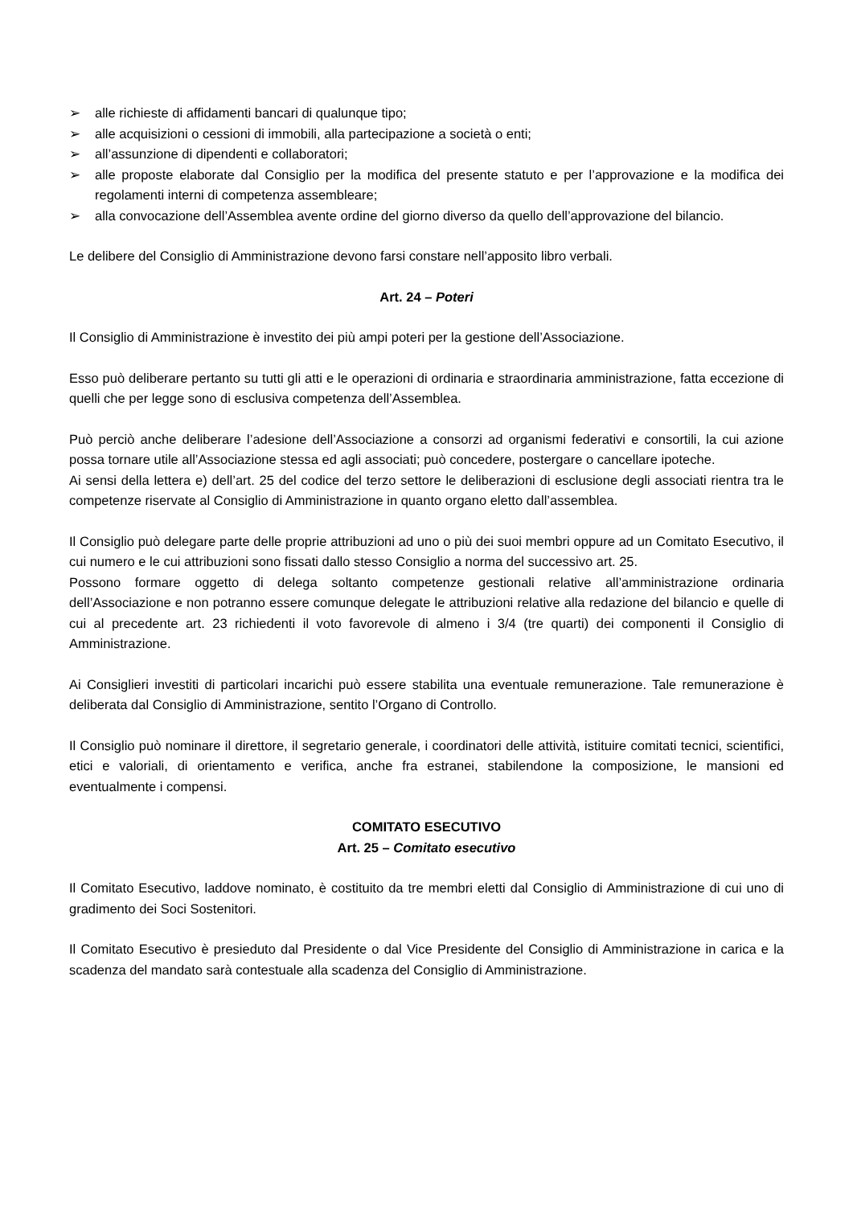➢ alle richieste di affidamenti bancari di qualunque tipo;
➢ alle acquisizioni o cessioni di immobili, alla partecipazione a società o enti;
➢ all’assunzione di dipendenti e collaboratori;
➢ alle proposte elaborate dal Consiglio per la modifica del presente statuto e per l’approvazione e la modifica dei regolamenti interni di competenza assembleare;
➢ alla convocazione dell’Assemblea avente ordine del giorno diverso da quello dell’approvazione del bilancio.
Le delibere del Consiglio di Amministrazione devono farsi constare nell’apposito libro verbali.
Art. 24 – Poteri
Il Consiglio di Amministrazione è investito dei più ampi poteri per la gestione dell’Associazione.
Esso può deliberare pertanto su tutti gli atti e le operazioni di ordinaria e straordinaria amministrazione, fatta eccezione di quelli che per legge sono di esclusiva competenza dell’Assemblea.
Può perciò anche deliberare l’adesione dell’Associazione a consorzi ad organismi federativi e consortili, la cui azione possa tornare utile all’Associazione stessa ed agli associati; può concedere, postergare o cancellare ipoteche.
Ai sensi della lettera e) dell’art. 25 del codice del terzo settore le deliberazioni di esclusione degli associati rientra tra le competenze riservate al Consiglio di Amministrazione in quanto organo eletto dall’assemblea.
Il Consiglio può delegare parte delle proprie attribuzioni ad uno o più dei suoi membri oppure ad un Comitato Esecutivo, il cui numero e le cui attribuzioni sono fissati dallo stesso Consiglio a norma del successivo art. 25.
Possono formare oggetto di delega soltanto competenze gestionali relative all’amministrazione ordinaria dell’Associazione e non potranno essere comunque delegate le attribuzioni relative alla redazione del bilancio e quelle di cui al precedente art. 23 richiedenti il voto favorevole di almeno i 3/4 (tre quarti) dei componenti il Consiglio di Amministrazione.
Ai Consiglieri investiti di particolari incarichi può essere stabilita una eventuale remunerazione. Tale remunerazione è deliberata dal Consiglio di Amministrazione, sentito l’Organo di Controllo.
Il Consiglio può nominare il direttore, il segretario generale, i coordinatori delle attività, istituire comitati tecnici, scientifici, etici e valoriali, di orientamento e verifica, anche fra estranei, stabilendone la composizione, le mansioni ed eventualmente i compensi.
COMITATO ESECUTIVO
Art. 25 – Comitato esecutivo
Il Comitato Esecutivo, laddove nominato, è costituito da tre membri eletti dal Consiglio di Amministrazione di cui uno di gradimento dei Soci Sostenitori.
Il Comitato Esecutivo è presieduto dal Presidente o dal Vice Presidente del Consiglio di Amministrazione in carica e la scadenza del mandato sarà contestuale alla scadenza del Consiglio di Amministrazione.